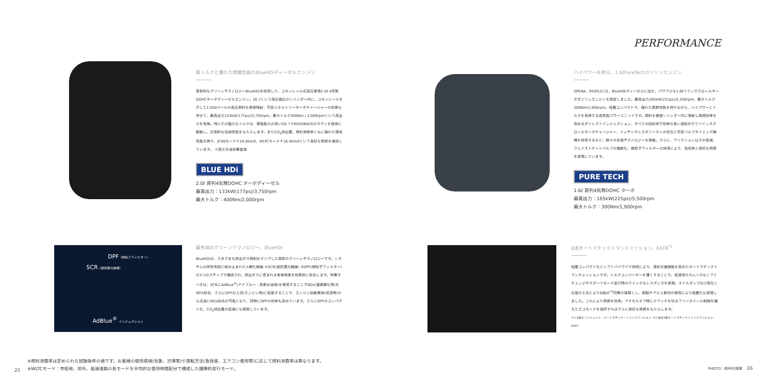PERFORMANCE
高トルクと優れた燃費性能のBlueHDiディーゼルエンジン
革新的なクリーンテクノロジーBlueHDiを採用した、コモンレール式高圧直噴2.0ℓ 4気筒DOHCターボディーゼルエンジン。16.7という高圧縮比のシリンダー内に、コモンレールを介して2,000バールの高圧燃料を直接噴射、可変ジオメトリーターボチャージャーの効果も併せて、最高出力133kW(177ps)/3,750rpm、最大トルク400Nm / 2,000rpmという高出力を発揮。特にその強力なトルクは、積載能力の高いDS 7 CROSSBACKのボディを軽快に駆動し、圧倒的な加速性能をもたらします。またCO<sub>2</sub>排出量、燃料消費率ともに優れた環境性能を誇り、JC08モード＊18.8km/ℓ、WLTCモード＊16.4km/ℓという良好な燃費を達成しています。 ＊国土交通省審査値
BLUE HDi
2.0ℓ 直列4気筒DOHC ターボディーゼル
最高出力：133kW(177ps)/3,750rpm
最大トルク：400Nm/2,000rpm
DPF (微粒子フィルター)
SCR (選択還元触媒)
AdBlue<sup>®</sup> インジェクション
最先端のクリーンテクノロジー、BlueHDi
BlueHDiは、さまざまな排出ガス規制をクリアした革新のクリーンテクノロジーです。システムは排気系統に組み込まれた①酸化触媒 ②SCR(選択還元触媒) ③DPF(微粒子フィルター)の3つのステップで構成され、排出ガスに含まれる有害物質を効果的に除去します。特筆すべきは、SCRにAdBlue<sup>®</sup>(アドブルー：尿素水溶液)を使用することでNOx(窒素酸化物)を90%除去、さらにDPFの上流(エンジン側)に配置することで、エンジン始動直後(低温時)から迅速にNOx除去が可能となり、同時にDPFの効率も高めています。さらにDPFのコンパクト化、CO<sub>2</sub>排出量の低減にも貢献しています。
ハイパワーを誇る、1.6ℓPureTechガソリンエンジン
OPERA、RIVOLIには、BlueHDiディーゼルに加え、パワフルな1.6ℓツインスクロールターボガソリンエンジンを設定しました。最高出力165kW(225ps)/5,500rpm、最大トルク300Nm/1,900rpm。軽量コンパクトで、優れた燃費性能を持ちながら、ハイパワーとトルクを発揮する高性能パワーユニットです。燃料を直接シリンダー内に噴射し燃焼効率を高めるダイレクトインジェクション、すべての回転域で効率の良い過給を行うツインスクロールターボチャージャー、インテークとエギゾーストの双方に可変バルブタイミング機構を採用するなど、数々の先進テクノロジーを搭載。さらに、フリクションロスの低減、ウェイストゲートバルブの電動化、微粒子フィルターの採用により、高効率と良好な燃費を実現しています。
PURE TECH
1.6ℓ 直列4気筒DOHC ターボ
最高出力：165kW(225ps)/5,500rpm
最大トルク：300Nm/1,900rpm
8速オートマチックトランスミッション、EAT8<sup>*1</sup>
軽量コンパクト化とシフトバイワイヤ技術により、運転支援機能を高めたオートマチックトランスミッションです。トルクコンバーターを薄くすることで、低速域のスムースなシフトチェンジやスポーツモード走行時のクイックなレスポンスを実現。オイルポンプは小型化と位置の工夫により6速AT<sup>*2</sup>同等の容積とし、樹脂やアルミ素材の使用により軽量化も実現しました。これにより燃費を改善。アクセルオフ時にクラッチを切るフリーホイール制御を備えたエコモードを選択すればさらに良好な燃費をもたらします。
＊1 8速エフィシェント・オートマチック・トランスミッション ＊2 自社6速オートマチックトランスミッション、EAT6
25
※燃料消費率は定められた試験条件の値です。お客様の使用環境(気象、渋滞等)や運転方法(急発進、エアコン使用等)に応じて燃料消費率は異なります。
※WLTCモード：市街地、郊外、高速道路の各モードを平均的な使用時間配分で構成した国際的走行モード。
PHOTO：欧州仕様車 26